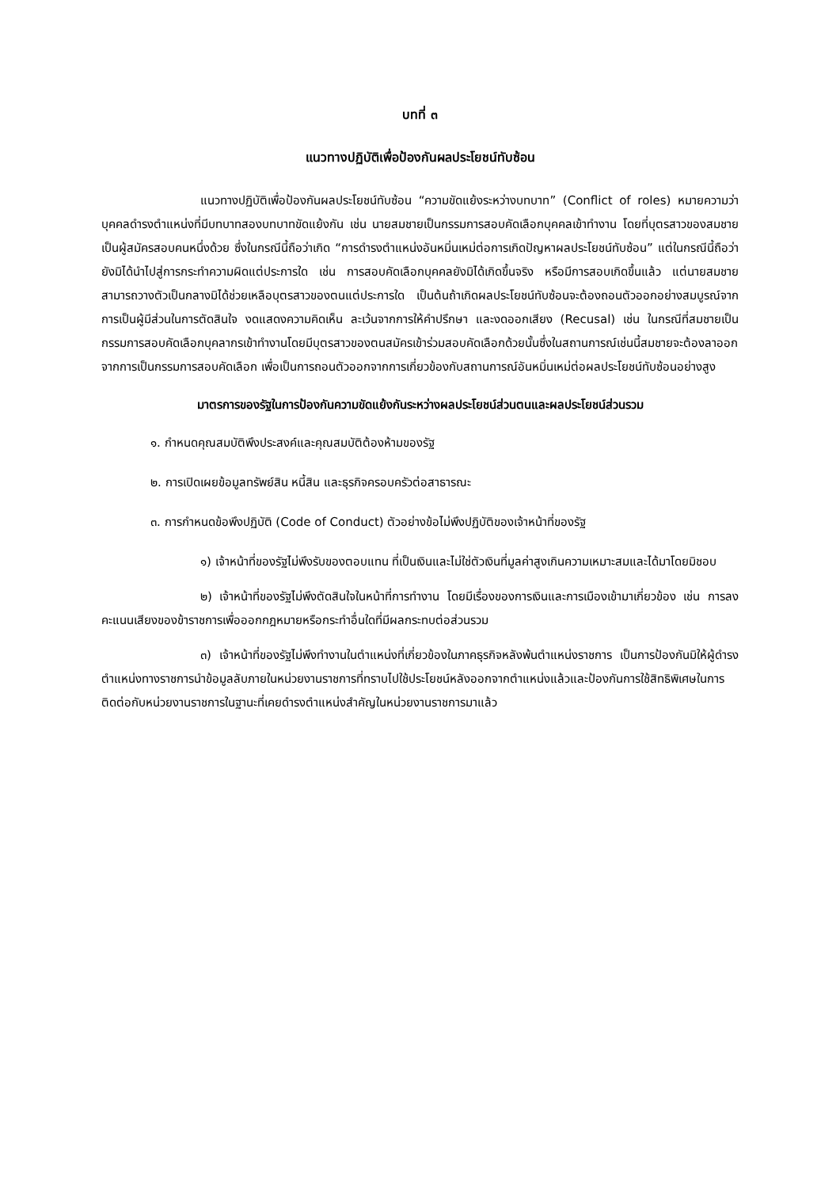บทที่ ๓
แนวทางปฏิบัติเพื่อป้องกันผลประโยชน์ทับซ้อน
แนวทางปฏิบัติเพื่อป้องกันผลประโยชน์ทับซ้อน “ความขัดแย้งระหว่างบทบาท” (Conflict of roles) หมายความว่าบุคคลดำรงตำแหน่งที่มีบทบาทสองบทบาทขัดแย้งกัน เช่น นายสมชายเป็นกรรมการสอบคัดเลือกบุคคลเข้าทำงาน โดยที่บุตรสาวของสมชายเป็นผู้สมัครสอบคนหนึ่งด้วย ซึ่งในกรณีนี้ถือว่าเกิด “การดำรงตำแหน่งอันหมิ่นเหม่ต่อการเกิดปัญหาผลประโยชน์ทับซ้อน” แต่ในกรณีนี้ถือว่ายังมิได้นำไปสู่การกระทำความผิดแต่ประการใด เช่น การสอบคัดเลือกบุคคลยังมิได้เกิดขึ้นจริง หรือมีการสอบเกิดขึ้นแล้ว แต่นายสมชายสามารถวางตัวเป็นกลางมิได้ช่วยเหลือบุตรสาวของตนแต่ประการใด เป็นต้นถ้าเกิดผลประโยชน์ทับซ้อนจะต้องถอนตัวออกอย่างสมบูรณ์จากการเป็นผู้มีส่วนในการตัดสินใจ งดแสดงความคิดเห็น ละเว้นจากการให้คำปรึกษา และงดออกเสียง (Recusal) เช่น ในกรณีที่สมชายเป็นกรรมการสอบคัดเลือกบุคลากรเข้าทำงานโดยมีบุตรสาวของตนสมัครเข้าร่วมสอบคัดเลือกด้วยนั้นซึ่งในสถานการณ์เช่นนี้สมชายจะต้องลาออกจากการเป็นกรรมการสอบคัดเลือก เพื่อเป็นการถอนตัวออกจากการเกี่ยวข้องกับสถานการณ์อันหมิ่นเหม่ต่อผลประโยชน์ทับซ้อนอย่างสูง
มาตรการของรัฐในการป้องกันความขัดแย้งกันระหว่างผลประโยชน์ส่วนตนและผลประโยชน์ส่วนรวม
๑. กำหนดคุณสมบัติพึงประสงค์และคุณสมบัติต้องห้ามของรัฐ
๒. การเปิดเผยข้อมูลทรัพย์สิน หนี้สิน และธุรกิจครอบครัวต่อสาธารณะ
๓. การกำหนดข้อพึงปฏิบัติ (Code of Conduct) ตัวอย่างข้อไม่พึงปฏิบัติของเจ้าหน้าที่ของรัฐ
๑) เจ้าหน้าที่ของรัฐไม่พึงรับของตอบแทน ที่เป็นเงินและไม่ใช่ตัวเงินที่มูลค่าสูงเกินความเหมาะสมและได้มาโดยมิชอบ
๒) เจ้าหน้าที่ของรัฐไม่พึงตัดสินใจในหน้าที่การทำงาน โดยมีเรื่องของการเงินและการเมืองเข้ามาเกี่ยวข้อง เช่น การลงคะแนนเสียงของข้าราชการเพื่อออกกฎหมายหรือกระทำอื่นใดที่มีผลกระทบต่อส่วนรวม
๓) เจ้าหน้าที่ของรัฐไม่พึงทำงานในตำแหน่งที่เกี่ยวข้องในภาคธุรกิจหลังพ้นตำแหน่งราชการ เป็นการป้องกันมิให้ผู้ดำรงตำแหน่งทางราชการนำข้อมูลลับภายในหน่วยงานราชการที่ทราบไปใช้ประโยชน์หลังออกจากตำแหน่งแล้วและป้องกันการใช้สิทธิพิเศษในการติดต่อกับหน่วยงานราชการในฐานะที่เคยดำรงตำแหน่งสำคัญในหน่วยงานราชการมาแล้ว